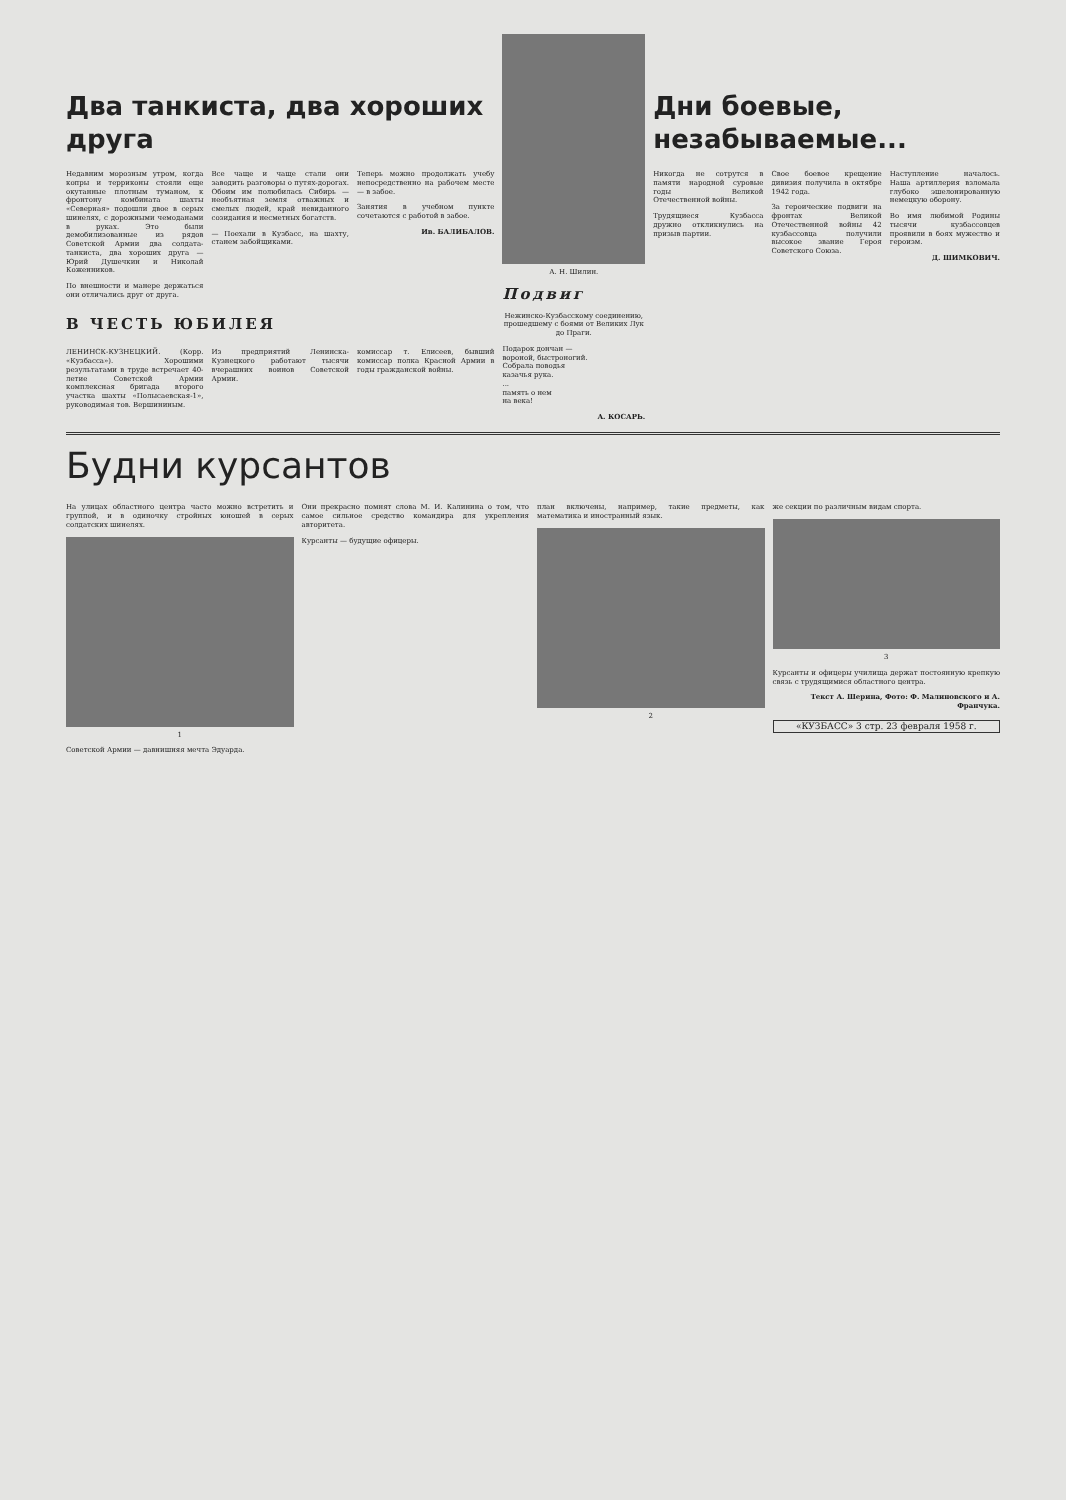Два танкиста, два хороших друга
Недавним морозным утром, когда копры и терриконы стояли еще окутанные плотным туманом, к фронтону комбината шахты «Северная» подошли двое в серых шинелях, с дорожными чемоданами в руках. Это были демобилизованные из рядов Советской Армии два солдата-танкиста, два хороших друга — Юрий Душечкин и Николай Коженников.
По внешности и манере держаться они отличались друг от друга.
Все чаще и чаще стали они заводить разговоры о путях-дорогах. Обоим им полюбилась Сибирь — необъятная земля отважных и смелых людей, край невиданного созидания и несметных богатств.
— Поехали в Кузбасс, на шахту, станем забойщиками.
Теперь можно продолжать учебу непосредственно на рабочем месте — в забое.
Занятия в учебном пункте сочетаются с работой в забое.
Ив. БАЛИБАЛОВ.
В ЧЕСТЬ ЮБИЛЕЯ
ЛЕНИНСК-КУЗНЕЦКИЙ. (Корр. «Кузбасса»). Хорошими результатами в труде встречает 40-летие Советской Армии комплексная бригада второго участка шахты «Полысаевская-1», руководимая тов. Вершининым.
Из предприятий Ленинска-Кузнецкого работают тысячи вчерашних воинов Советской Армии.
комиссар т. Елисеев, бывший комиссар полка Красной Армии в годы гражданской войны.
А. Н. Шилин.
Подвиг
Нежинско-Кузбасскому соединению, прошедшему с боями от Великих Лук до Праги.
Подарок дончан —
вороной, быстроногий.
Собрала поводья
казачья рука.
...
память о нем
на века!
А. КОСАРЬ.
Дни боевые, незабываемые...
Никогда не сотрутся в памяти народной суровые годы Великой Отечественной войны.
Трудящиеся Кузбасса дружно откликнулись на призыв партии.
Свое боевое крещение дивизия получила в октябре 1942 года.
За героические подвиги на фронтах Великой Отечественной войны 42 кузбассовца получили высокое звание Героя Советского Союза.
Наступление началось. Наша артиллерия взломала глубоко эшелонированную немецкую оборону.
Во имя любимой Родины тысячи кузбассовцев проявили в боях мужество и героизм.
Д. ШИМКОВИЧ.
Будни курсантов
На улицах областного центра часто можно встретить и группой, и в одиночку стройных юношей в серых солдатских шинелях.
1
Советской Армии — давнишняя мечта Эдуарда.
Они прекрасно помнят слова М. И. Калинина о том, что самое сильное средство командира для укрепления авторитета.
Курсанты — будущие офицеры.
план включены, например, такие предметы, как математика и иностранный язык.
2
же секции по различным видам спорта.
3
Курсанты и офицеры училища держат постоянную крепкую связь с трудящимися областного центра.
Текст А. Шерина, Фото: Ф. Малиновского и А. Франчука.
«КУЗБАСС» 3 стр. 23 февраля 1958 г.